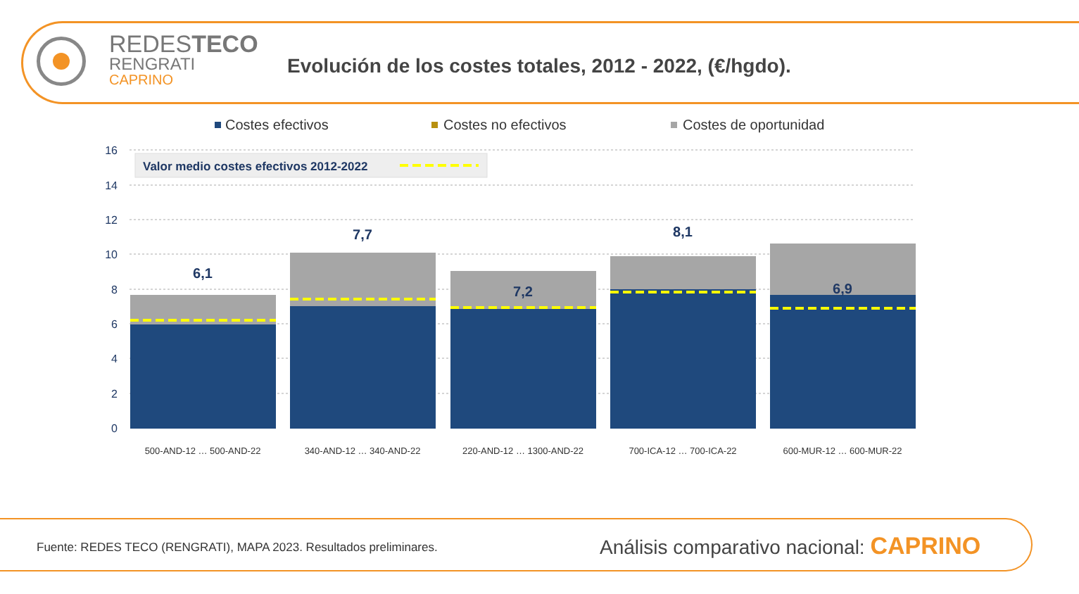REDESTECO
RENGRATI
CAPRINO
Evolución de los costes totales, 2012 - 2022, (€/hgdo).
Costes efectivos
Costes no efectivos
Costes de oportunidad
16
14
12
10
8
6
4
2
0
Valor medio costes efectivos 2012-2022
6,1
7,7
7,2
8,1
6,9
500-AND-12 … 500-AND-22
340-AND-12 … 340-AND-22
220-AND-12 … 1300-AND-22
700-ICA-12 … 700-ICA-22
600-MUR-12 … 600-MUR-22
Fuente: REDES TECO (RENGRATI), MAPA 2023. Resultados preliminares.
Análisis comparativo nacional: CAPRINO